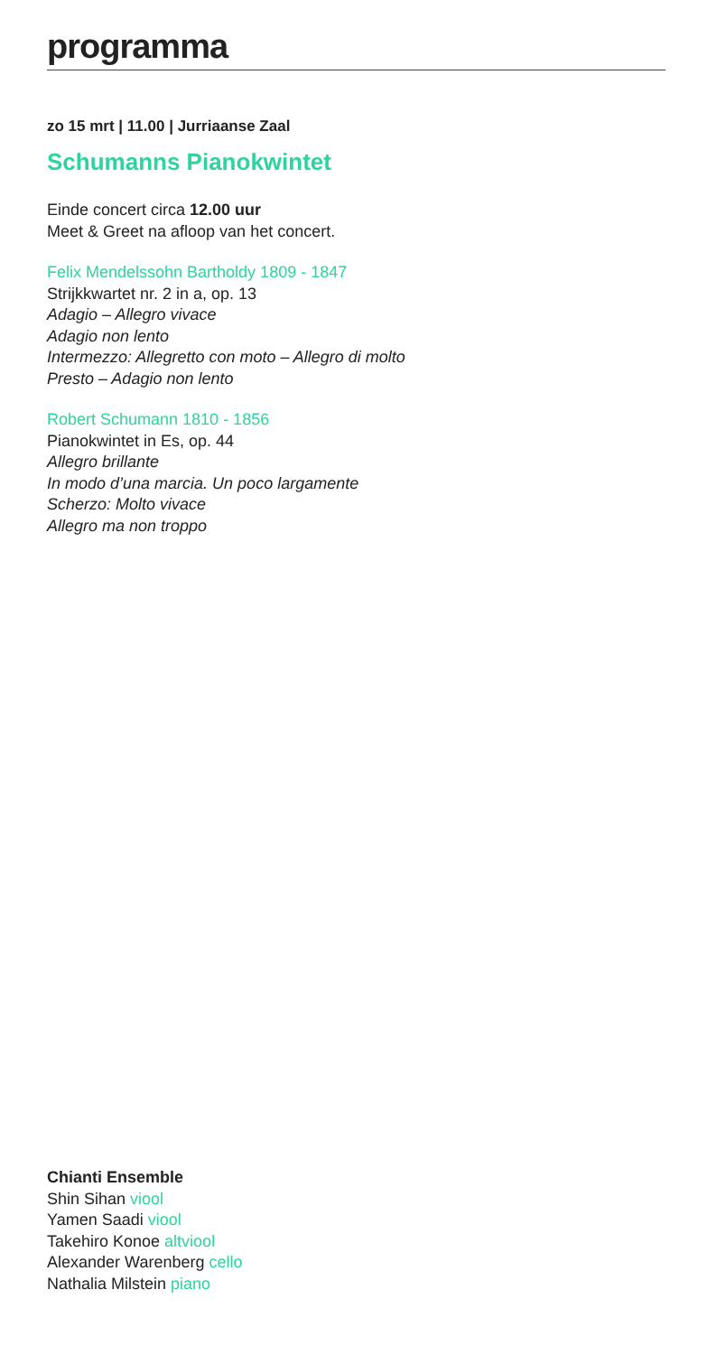programma
zo 15 mrt | 11.00 | Jurriaanse Zaal
Schumanns Pianokwintet
Einde concert circa 12.00 uur
Meet & Greet na afloop van het concert.
Felix Mendelssohn Bartholdy 1809 - 1847
Strijkkwartet nr. 2 in a, op. 13
Adagio – Allegro vivace
Adagio non lento
Intermezzo: Allegretto con moto – Allegro di molto
Presto – Adagio non lento
Robert Schumann 1810 - 1856
Pianokwintet in Es, op. 44
Allegro brillante
In modo d’una marcia. Un poco largamente
Scherzo: Molto vivace
Allegro ma non troppo
Chianti Ensemble
Shin Sihan viool
Yamen Saadi viool
Takehiro Konoe altviool
Alexander Warenberg cello
Nathalia Milstein piano